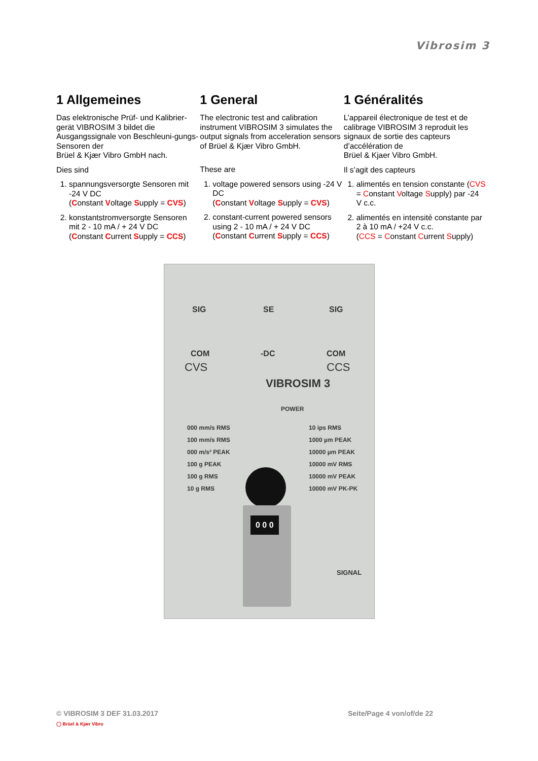Vibrosim 3
1 Allgemeines
Das elektronische Prüf- und Kalibrier-gerät VIBROSIM 3 bildet die Ausgangssignale von Beschleuni-gungs-Sensoren der
Brüel & Kjær Vibro GmbH nach.
Dies sind
1. spannungsversorgte Sensoren mit -24 V DC
(Constant Voltage Supply = CVS)
2. konstantstromversorgte Sensoren mit 2 - 10 mA / + 24 V DC
(Constant Current Supply = CCS)
1 General
The electronic test and calibration instrument VIBROSIM 3 simulates the output signals from acceleration sensors of Brüel & Kjær Vibro GmbH.
These are
1. voltage powered sensors using -24 V DC
(Constant Voltage Supply = CVS)
2. constant-current powered sensors using 2 - 10 mA / + 24 V DC
(Constant Current Supply = CCS)
1 Généralités
L’appareil électronique de test et de calibrage VIBROSIM 3 reproduit les signaux de sortie des capteurs d’accélération de
Brüel & Kjaer Vibro GmbH.
Il s’agit des capteurs
1. alimentés en tension constante (CVS = Constant Voltage Supply) par -24 V c.c.
2. alimentés en intensité constante par 2 à 10 mA / +24 V c.c.
(CCS = Constant Current Supply)
SIG SE SIG
COM -DC COM
CVS CCS
VIBROSIM 3
POWER
000 mm/s RMS
100 mm/s RMS
000 m/s² PEAK
100 g PEAK
100 g RMS
10 g RMS
10 ips RMS
1000 µm PEAK
10000 µm PEAK
10000 mV RMS
10000 mV PEAK
10000 mV PK-PK
0 0 0
SIGNAL
© VIBROSIM 3 DEF 31.03.2017 Seite/Page 4 von/of/de 22
◯ Brüel & Kjær Vibro